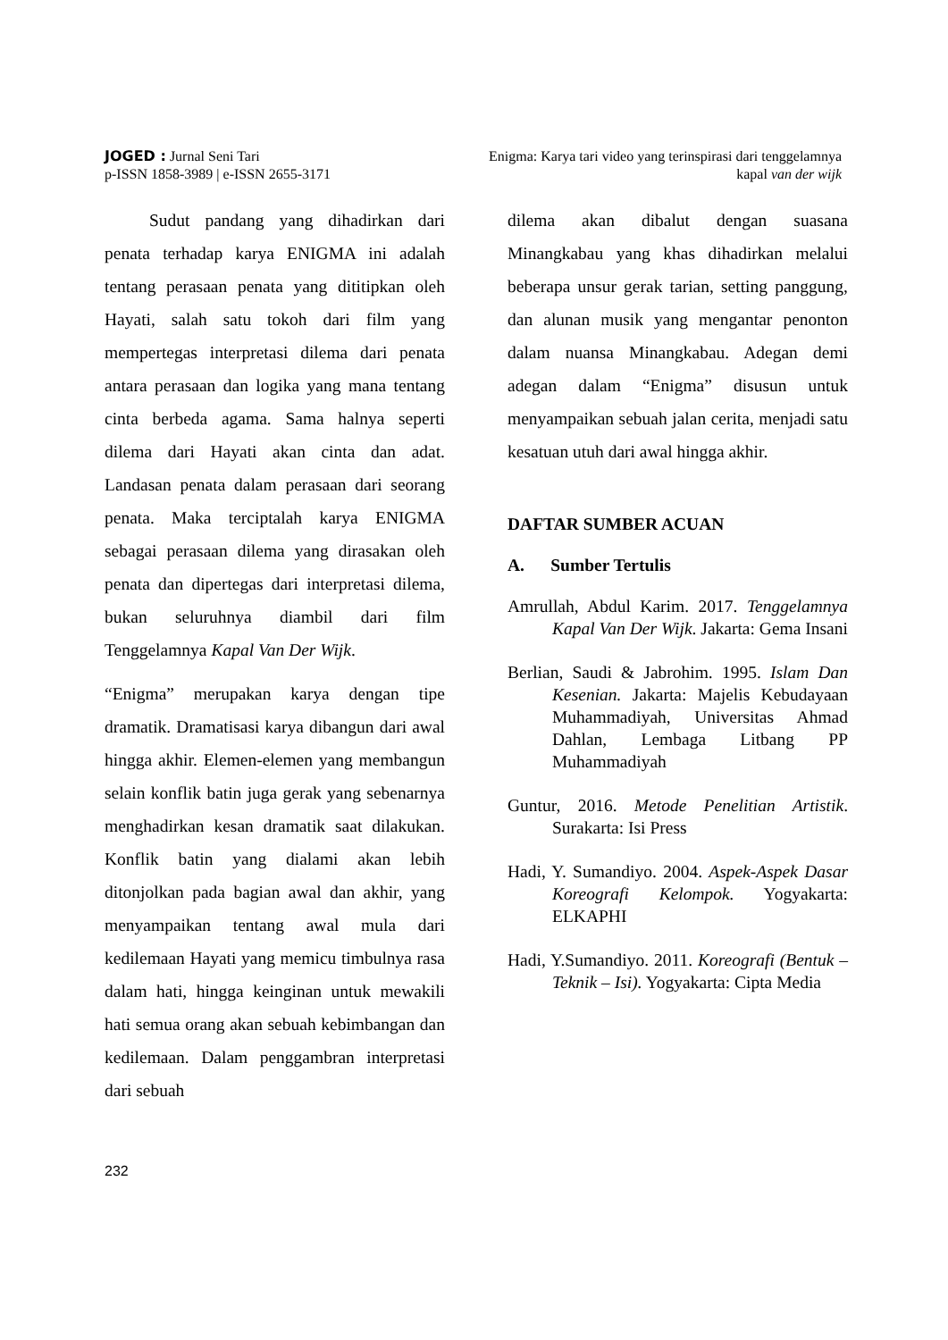JOGED : Jurnal Seni Tari
p-ISSN 1858-3989 | e-ISSN 2655-3171
Enigma: Karya tari video yang terinspirasi dari tenggelamnya
kapal van der wijk
Sudut pandang yang dihadirkan dari penata terhadap karya ENIGMA ini adalah tentang perasaan penata yang dititipkan oleh Hayati, salah satu tokoh dari film yang mempertegas interpretasi dilema dari penata antara perasaan dan logika yang mana tentang cinta berbeda agama. Sama halnya seperti dilema dari Hayati akan cinta dan adat. Landasan penata dalam perasaan dari seorang penata. Maka terciptalah karya ENIGMA sebagai perasaan dilema yang dirasakan oleh penata dan dipertegas dari interpretasi dilema, bukan seluruhnya diambil dari film Tenggelamnya Kapal Van Der Wijk.
“Enigma” merupakan karya dengan tipe dramatik. Dramatisasi karya dibangun dari awal hingga akhir. Elemen-elemen yang membangun selain konflik batin juga gerak yang sebenarnya menghadirkan kesan dramatik saat dilakukan. Konflik batin yang dialami akan lebih ditonjolkan pada bagian awal dan akhir, yang menyampaikan tentang awal mula dari kedilemaan Hayati yang memicu timbulnya rasa dalam hati, hingga keinginan untuk mewakili hati semua orang akan sebuah kebimbangan dan kedilemaan. Dalam penggambran interpretasi dari sebuah
dilema akan dibalut dengan suasana Minangkabau yang khas dihadirkan melalui beberapa unsur gerak tarian, setting panggung, dan alunan musik yang mengantar penonton dalam nuansa Minangkabau. Adegan demi adegan dalam “Enigma” disusun untuk menyampaikan sebuah jalan cerita, menjadi satu kesatuan utuh dari awal hingga akhir.
DAFTAR SUMBER ACUAN
A. Sumber Tertulis
Amrullah, Abdul Karim. 2017. Tenggelamnya Kapal Van Der Wijk. Jakarta: Gema Insani
Berlian, Saudi & Jabrohim. 1995. Islam Dan Kesenian. Jakarta: Majelis Kebudayaan Muhammadiyah, Universitas Ahmad Dahlan, Lembaga Litbang PP Muhammadiyah
Guntur, 2016. Metode Penelitian Artistik. Surakarta: Isi Press
Hadi, Y. Sumandiyo. 2004. Aspek-Aspek Dasar Koreografi Kelompok. Yogyakarta: ELKAPHI
Hadi, Y.Sumandiyo. 2011. Koreografi (Bentuk – Teknik – Isi). Yogyakarta: Cipta Media
232